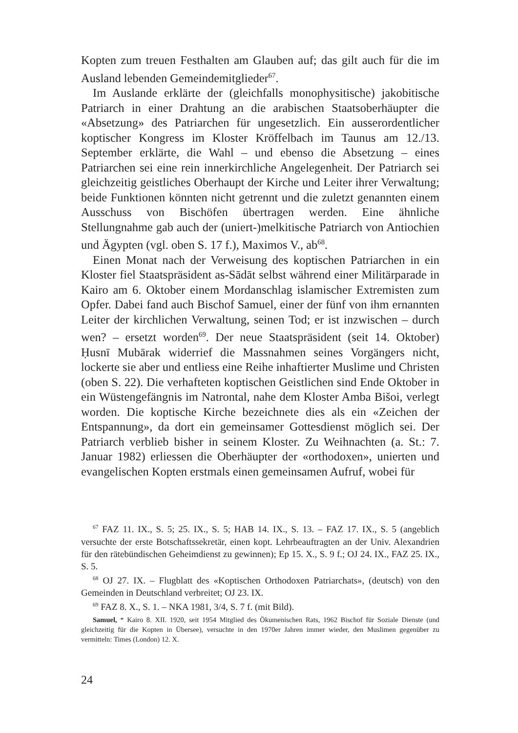Kopten zum treuen Festhalten am Glauben auf; das gilt auch für die im Ausland lebenden Gemeindemitglieder<sup>67</sup>.
Im Auslande erklärte der (gleichfalls monophysitische) jakobitische Patriarch in einer Drahtung an die arabischen Staatsoberhäupter die «Absetzung» des Patriarchen für ungesetzlich. Ein ausserordentlicher koptischer Kongress im Kloster Kröffelbach im Taunus am 12./13. September erklärte, die Wahl – und ebenso die Absetzung – eines Patriarchen sei eine rein innerkirchliche Angelegenheit. Der Patriarch sei gleichzeitig geistliches Oberhaupt der Kirche und Leiter ihrer Verwaltung; beide Funktionen könnten nicht getrennt und die zuletzt genannten einem Ausschuss von Bischöfen übertragen werden. Eine ähnliche Stellungnahme gab auch der (uniert-)melkitische Patriarch von Antiochien und Ägypten (vgl. oben S. 17 f.), Maximos V., ab<sup>68</sup>.
Einen Monat nach der Verweisung des koptischen Patriarchen in ein Kloster fiel Staatspräsident as-Sādāt selbst während einer Militärparade in Kairo am 6. Oktober einem Mordanschlag islamischer Extremisten zum Opfer. Dabei fand auch Bischof Samuel, einer der fünf von ihm ernannten Leiter der kirchlichen Verwaltung, seinen Tod; er ist inzwischen – durch wen? – ersetzt worden<sup>69</sup>. Der neue Staatspräsident (seit 14. Oktober) Ḥusnī Mubārak widerrief die Massnahmen seines Vorgängers nicht, lockerte sie aber und entliess eine Reihe inhaftierter Muslime und Christen (oben S. 22). Die verhafteten koptischen Geistlichen sind Ende Oktober in ein Wüstengefängnis im Natrontal, nahe dem Kloster Amba Bišoi, verlegt worden. Die koptische Kirche bezeichnete dies als ein «Zeichen der Entspannung», da dort ein gemeinsamer Gottesdienst möglich sei. Der Patriarch verblieb bisher in seinem Kloster. Zu Weihnachten (a. St.: 7. Januar 1982) erliessen die Oberhäupter der «orthodoxen», unierten und evangelischen Kopten erstmals einen gemeinsamen Aufruf, wobei für
<sup>67</sup> FAZ 11. IX., S. 5; 25. IX., S. 5; HAB 14. IX., S. 13. – FAZ 17. IX., S. 5 (angeblich versuchte der erste Botschaftssekretär, einen kopt. Lehrbeauftragten an der Univ. Alexandrien für den rätebündischen Geheimdienst zu gewinnen); Ep 15. X., S. 9 f.; OJ 24. IX., FAZ 25. IX., S. 5.
<sup>68</sup> OJ 27. IX. – Flugblatt des «Koptischen Orthodoxen Patriarchats», (deutsch) von den Gemeinden in Deutschland verbreitet; OJ 23. IX.
<sup>69</sup> FAZ 8. X., S. 1. – NKA 1981, 3/4, S. 7 f. (mit Bild).
Samuel, * Kairo 8. XII. 1920, seit 1954 Mitglied des Ökumenischen Rats, 1962 Bischof für Soziale Dienste (und gleichzeitig für die Kopten in Übersee), versuchte in den 1970er Jahren immer wieder, den Muslimen gegenüber zu vermitteln: Times (London) 12. X.
24